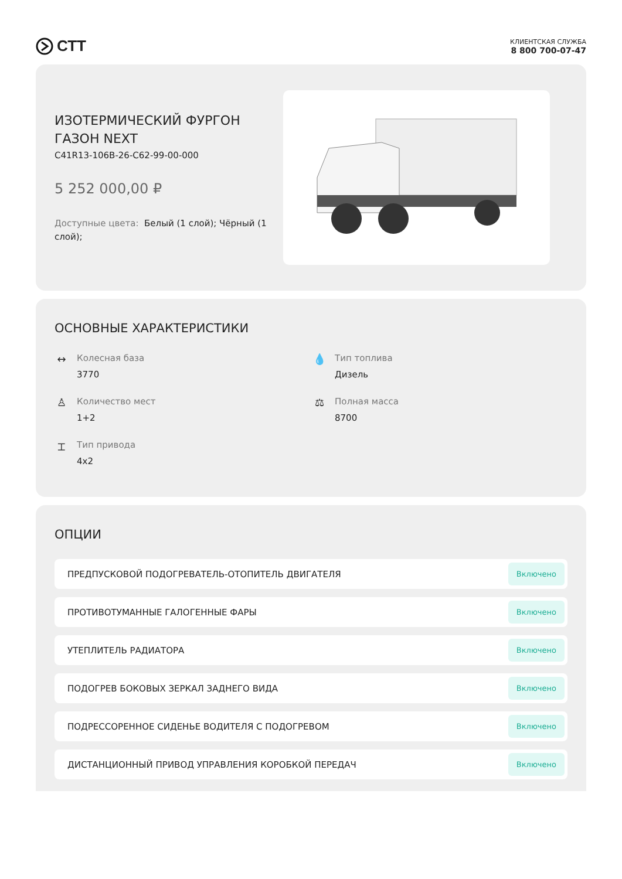СТТ
КЛИЕНТСКАЯ СЛУЖБА
8 800 700-07-47
ИЗОТЕРМИЧЕСКИЙ ФУРГОН ГАЗОН NEXT
C41R13-106B-26-C62-99-00-000
5 252 000,00 ₽
Доступные цвета: Белый (1 слой); Чёрный (1 слой);
ОСНОВНЫЕ ХАРАКТЕРИСТИКИ
↔
Колесная база
3770
💧
Тип топлива
Дизель
♙
Количество мест
1+2
⚖
Полная масса
8700
⌶
Тип привода
4x2
ОПЦИИ
ПРЕДПУСКОВОЙ ПОДОГРЕВАТЕЛЬ-ОТОПИТЕЛЬ ДВИГАТЕЛЯ Включено
ПРОТИВОТУМАННЫЕ ГАЛОГЕННЫЕ ФАРЫ Включено
УТЕПЛИТЕЛЬ РАДИАТОРА Включено
ПОДОГРЕВ БОКОВЫХ ЗЕРКАЛ ЗАДНЕГО ВИДА Включено
ПОДРЕССОРЕННОЕ СИДЕНЬЕ ВОДИТЕЛЯ С ПОДОГРЕВОМ Включено
ДИСТАНЦИОННЫЙ ПРИВОД УПРАВЛЕНИЯ КОРОБКОЙ ПЕРЕДАЧ Включено